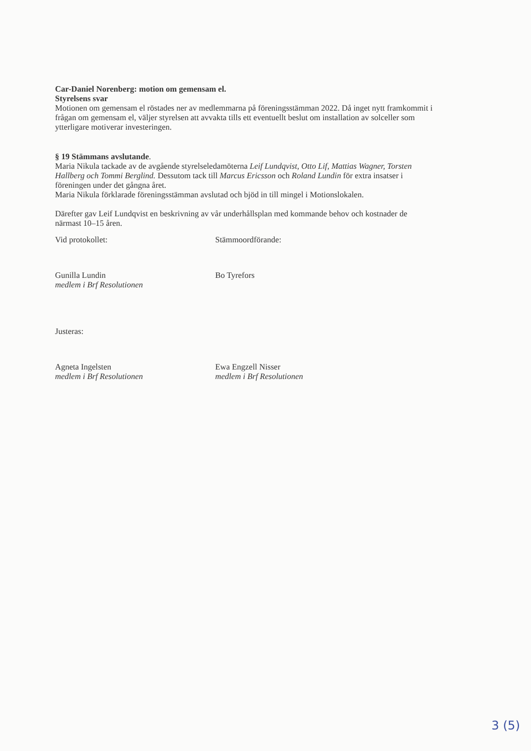Car-Daniel Norenberg: motion om gemensam el.
Styrelsens svar
Motionen om gemensam el röstades ner av medlemmarna på föreningsstämman 2022. Då inget nytt framkommit i frågan om gemensam el, väljer styrelsen att avvakta tills ett eventuellt beslut om installation av solceller som ytterligare motiverar investeringen.
§ 19 Stämmans avslutande.
Maria Nikula tackade av de avgående styrelseledamöterna Leif Lundqvist, Otto Lif, Mattias Wagner, Torsten Hallberg och Tommi Berglind. Dessutom tack till Marcus Ericsson och Roland Lundin för extra insatser i föreningen under det gångna året.
Maria Nikula förklarade föreningsstämman avslutad och bjöd in till mingel i Motionslokalen.
Därefter gav Leif Lundqvist en beskrivning av vår underhållsplan med kommande behov och kostnader de närmast 10–15 åren.
Vid protokollet:
Gunilla Lundin
medlem i Brf Resolutionen
Stämmoordförande:
Bo Tyrefors
Justeras:
Agneta Ingelsten
medlem i Brf Resolutionen
Ewa Engzell Nisser
medlem i Brf Resolutionen
3 (5)